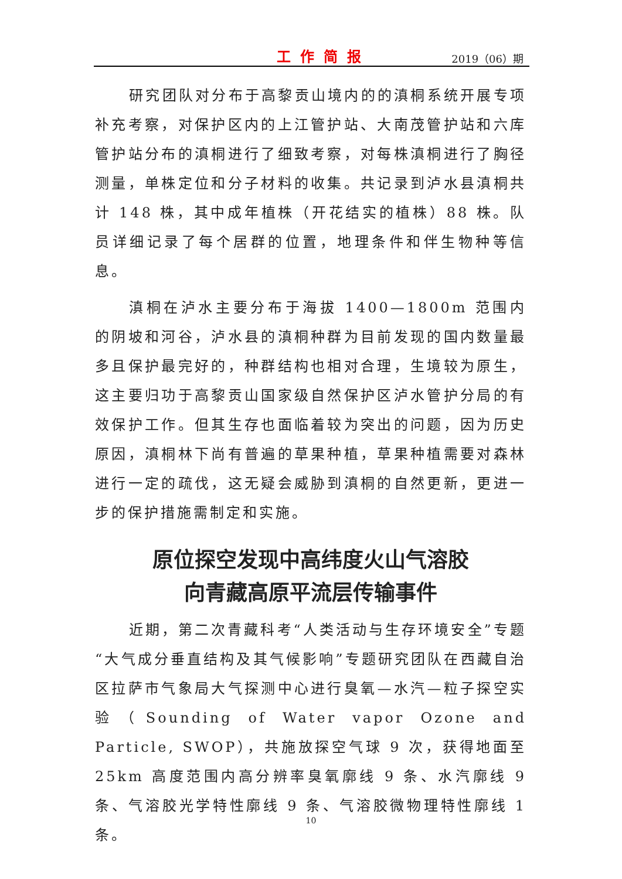工作简报 2019（06）期
研究团队对分布于高黎贡山境内的的滇桐系统开展专项补充考察，对保护区内的上江管护站、大南茂管护站和六库管护站分布的滇桐进行了细致考察，对每株滇桐进行了胸径测量，单株定位和分子材料的收集。共记录到泸水县滇桐共计 148 株，其中成年植株（开花结实的植株）88 株。队员详细记录了每个居群的位置，地理条件和伴生物种等信息。
滇桐在泸水主要分布于海拔 1400—1800m 范围内的阴坡和河谷，泸水县的滇桐种群为目前发现的国内数量最多且保护最完好的，种群结构也相对合理，生境较为原生，这主要归功于高黎贡山国家级自然保护区泸水管护分局的有效保护工作。但其生存也面临着较为突出的问题，因为历史原因，滇桐林下尚有普遍的草果种植，草果种植需要对森林进行一定的疏伐，这无疑会威胁到滇桐的自然更新，更进一步的保护措施需制定和实施。
原位探空发现中高纬度火山气溶胶
向青藏高原平流层传输事件
近期，第二次青藏科考“人类活动与生存环境安全”专题“大气成分垂直结构及其气候影响”专题研究团队在西藏自治区拉萨市气象局大气探测中心进行臭氧—水汽—粒子探空实验（Sounding of Water vapor Ozone and Particle, SWOP），共施放探空气球 9 次，获得地面至 25km 高度范围内高分辨率臭氧廓线 9 条、水汽廓线 9 条、气溶胶光学特性廓线 9 条、气溶胶微物理特性廓线 1 条。
10